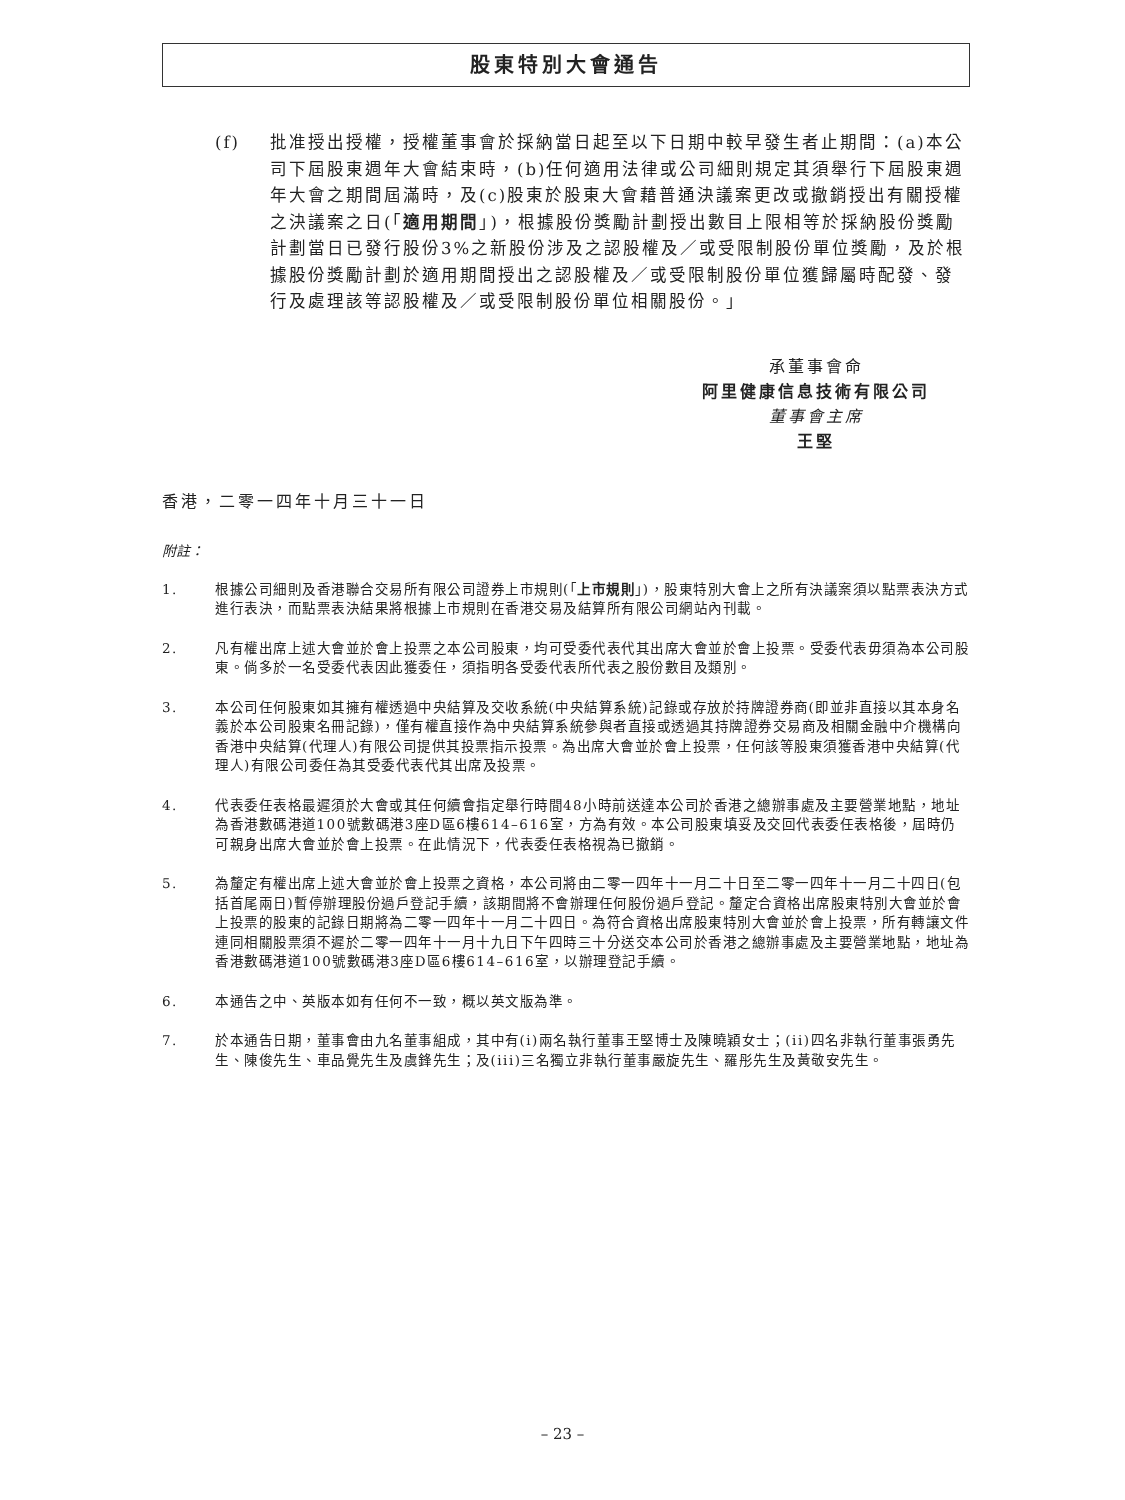股東特別大會通告
(f) 批准授出授權，授權董事會於採納當日起至以下日期中較早發生者止期間：(a)本公司下屆股東週年大會結束時，(b)任何適用法律或公司細則規定其須舉行下屆股東週年大會之期間屆滿時，及(c)股東於股東大會藉普通決議案更改或撤銷授出有關授權之決議案之日(「適用期間」)，根據股份獎勵計劃授出數目上限相等於採納股份獎勵計劃當日已發行股份3%之新股份涉及之認股權及／或受限制股份單位獎勵，及於根據股份獎勵計劃於適用期間授出之認股權及／或受限制股份單位獲歸屬時配發、發行及處理該等認股權及／或受限制股份單位相關股份。」
承董事會命
阿里健康信息技術有限公司
董事會主席
王堅
香港，二零一四年十月三十一日
附註：
1. 根據公司細則及香港聯合交易所有限公司證券上市規則(「上市規則」)，股東特別大會上之所有決議案須以點票表決方式進行表決，而點票表決結果將根據上市規則在香港交易及結算所有限公司網站內刊載。
2. 凡有權出席上述大會並於會上投票之本公司股東，均可受委代表代其出席大會並於會上投票。受委代表毋須為本公司股東。倘多於一名受委代表因此獲委任，須指明各受委代表所代表之股份數目及類別。
3. 本公司任何股東如其擁有權透過中央結算及交收系統(中央結算系統)記錄或存放於持牌證券商(即並非直接以其本身名義於本公司股東名冊記錄)，僅有權直接作為中央結算系統參與者直接或透過其持牌證券交易商及相關金融中介機構向香港中央結算(代理人)有限公司提供其投票指示投票。為出席大會並於會上投票，任何該等股東須獲香港中央結算(代理人)有限公司委任為其受委代表代其出席及投票。
4. 代表委任表格最遲須於大會或其任何續會指定舉行時間48小時前送達本公司於香港之總辦事處及主要營業地點，地址為香港數碼港道100號數碼港3座D區6樓614–616室，方為有效。本公司股東填妥及交回代表委任表格後，屆時仍可親身出席大會並於會上投票。在此情況下，代表委任表格視為已撤銷。
5. 為釐定有權出席上述大會並於會上投票之資格，本公司將由二零一四年十一月二十日至二零一四年十一月二十四日(包括首尾兩日)暫停辦理股份過戶登記手續，該期間將不會辦理任何股份過戶登記。釐定合資格出席股東特別大會並於會上投票的股東的記錄日期將為二零一四年十一月二十四日。為符合資格出席股東特別大會並於會上投票，所有轉讓文件連同相關股票須不遲於二零一四年十一月十九日下午四時三十分送交本公司於香港之總辦事處及主要營業地點，地址為香港數碼港道100號數碼港3座D區6樓614–616室，以辦理登記手續。
6. 本通告之中、英版本如有任何不一致，概以英文版為準。
7. 於本通告日期，董事會由九名董事組成，其中有(i)兩名執行董事王堅博士及陳曉穎女士；(ii)四名非執行董事張勇先生、陳俊先生、車品覺先生及虞鋒先生；及(iii)三名獨立非執行董事嚴旋先生、羅彤先生及黃敬安先生。
– 23 –